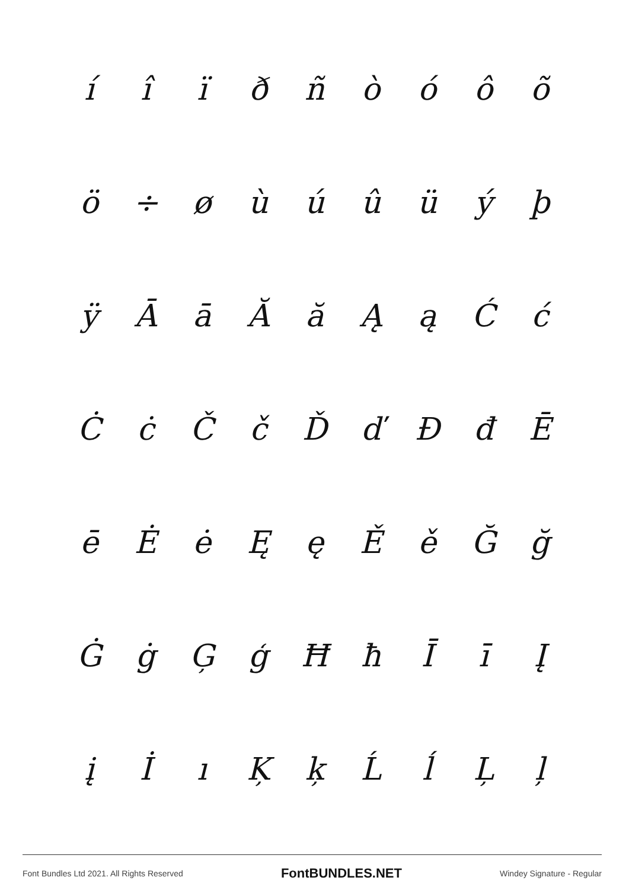í î ï ð ñ ò ó ô õ
ö ÷ ø ù ú û ü ý þ
ÿ Ā ā Ă ă Ą ą Ć ć
Ċ ċ Č č Ď ď Đ đ Ē
ē Ė ė Ę ę Ě ě Ğ ğ
Ġ ġ Ģ ģ Ħ ħ Ī ī Į
į İ ı Ķ ķ Ĺ ĺ Ļ ļ
Font Bundles Ltd 2021. All Rights Reserved FontBUNDLES.NET Windey Signature - Regular